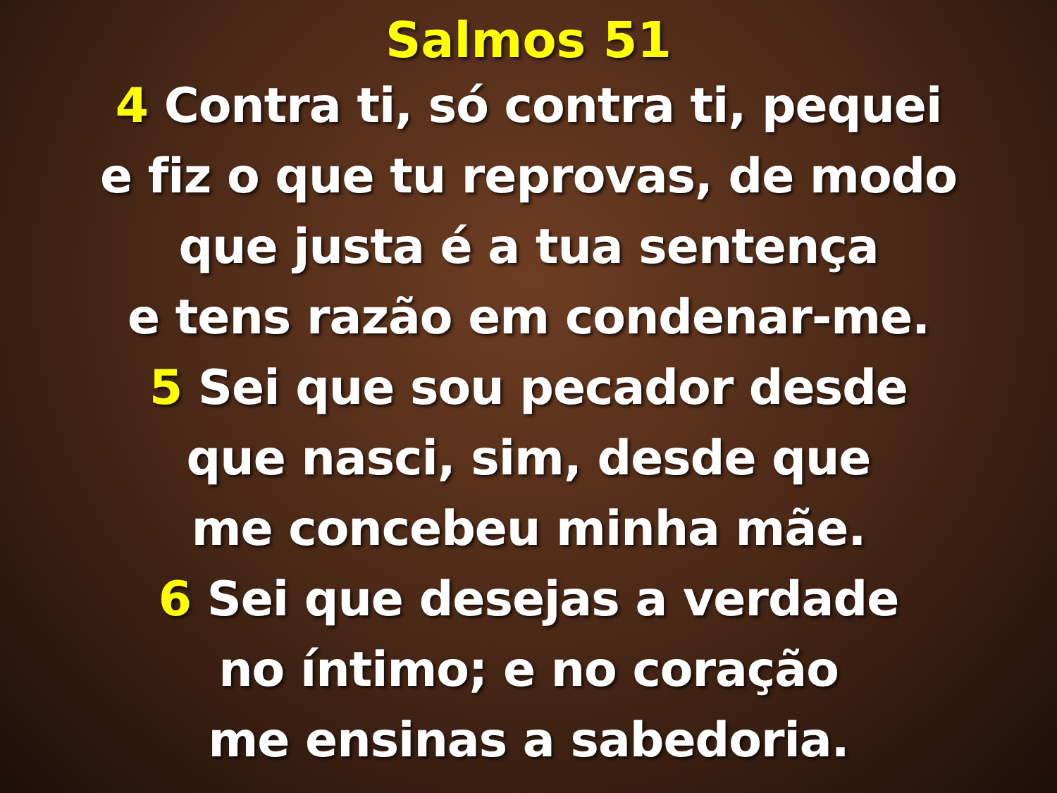Salmos 51
4 Contra ti, só contra ti, pequei
e fiz o que tu reprovas, de modo
que justa é a tua sentença
e tens razão em condenar-me.
5 Sei que sou pecador desde
que nasci, sim, desde que
me concebeu minha mãe.
6 Sei que desejas a verdade
no íntimo; e no coração
me ensinas a sabedoria.